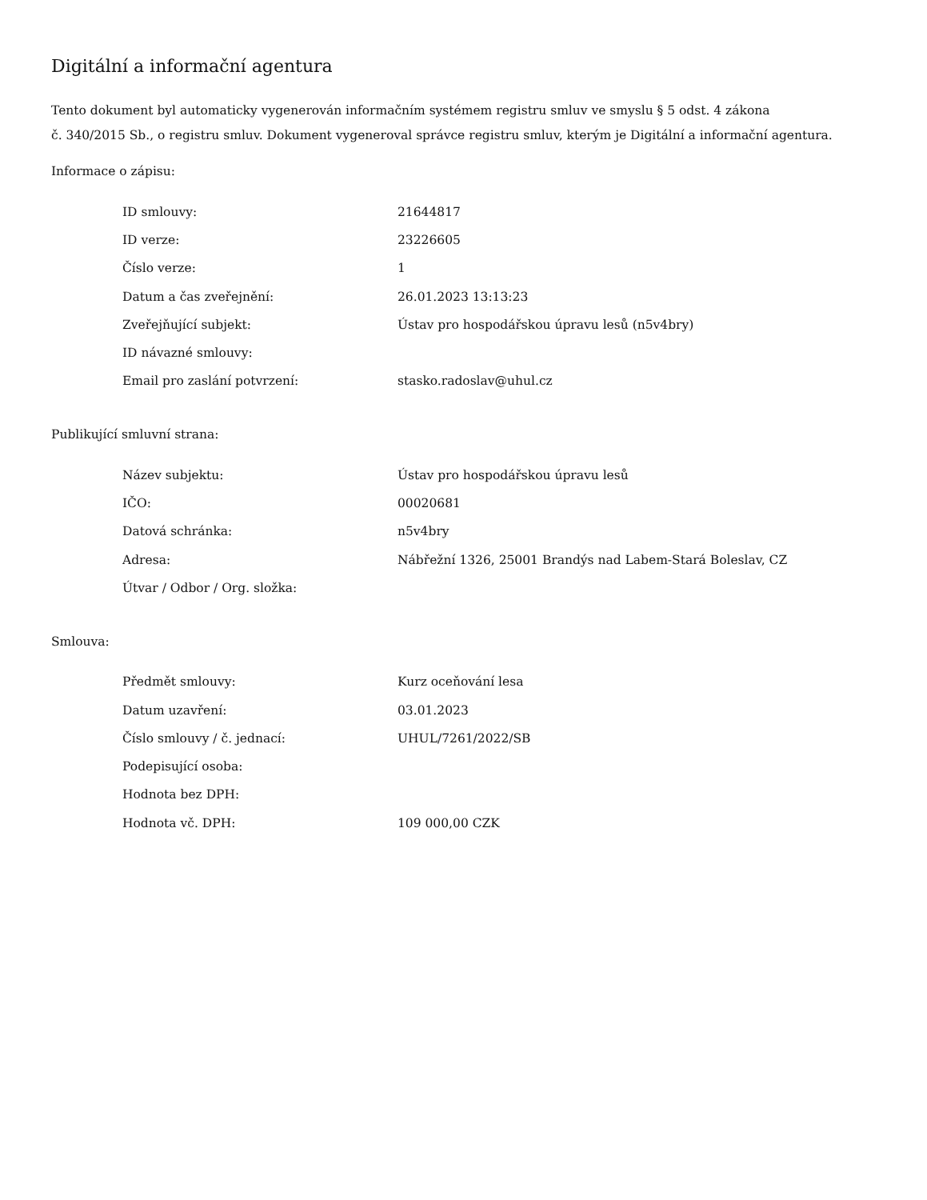Digitální a informační agentura
Tento dokument byl automaticky vygenerován informačním systémem registru smluv ve smyslu § 5 odst. 4 zákona
č. 340/2015 Sb., o registru smluv. Dokument vygeneroval správce registru smluv, kterým je Digitální a informační agentura.
Informace o zápisu:
| ID smlouvy: | 21644817 |
| ID verze: | 23226605 |
| Číslo verze: | 1 |
| Datum a čas zveřejnění: | 26.01.2023 13:13:23 |
| Zveřejňující subjekt: | Ústav pro hospodářskou úpravu lesů (n5v4bry) |
| ID návazné smlouvy: | |
| Email pro zaslání potvrzení: | stasko.radoslav@uhul.cz |
Publikující smluvní strana:
| Název subjektu: | Ústav pro hospodářskou úpravu lesů |
| IČO: | 00020681 |
| Datová schránka: | n5v4bry |
| Adresa: | Nábřežní 1326, 25001 Brandýs nad Labem-Stará Boleslav, CZ |
| Útvar / Odbor / Org. složka: | |
Smlouva:
| Předmět smlouvy: | Kurz oceňování lesa |
| Datum uzavření: | 03.01.2023 |
| Číslo smlouvy / č. jednací: | UHUL/7261/2022/SB |
| Podepisující osoba: | |
| Hodnota bez DPH: | |
| Hodnota vč. DPH: | 109 000,00 CZK |